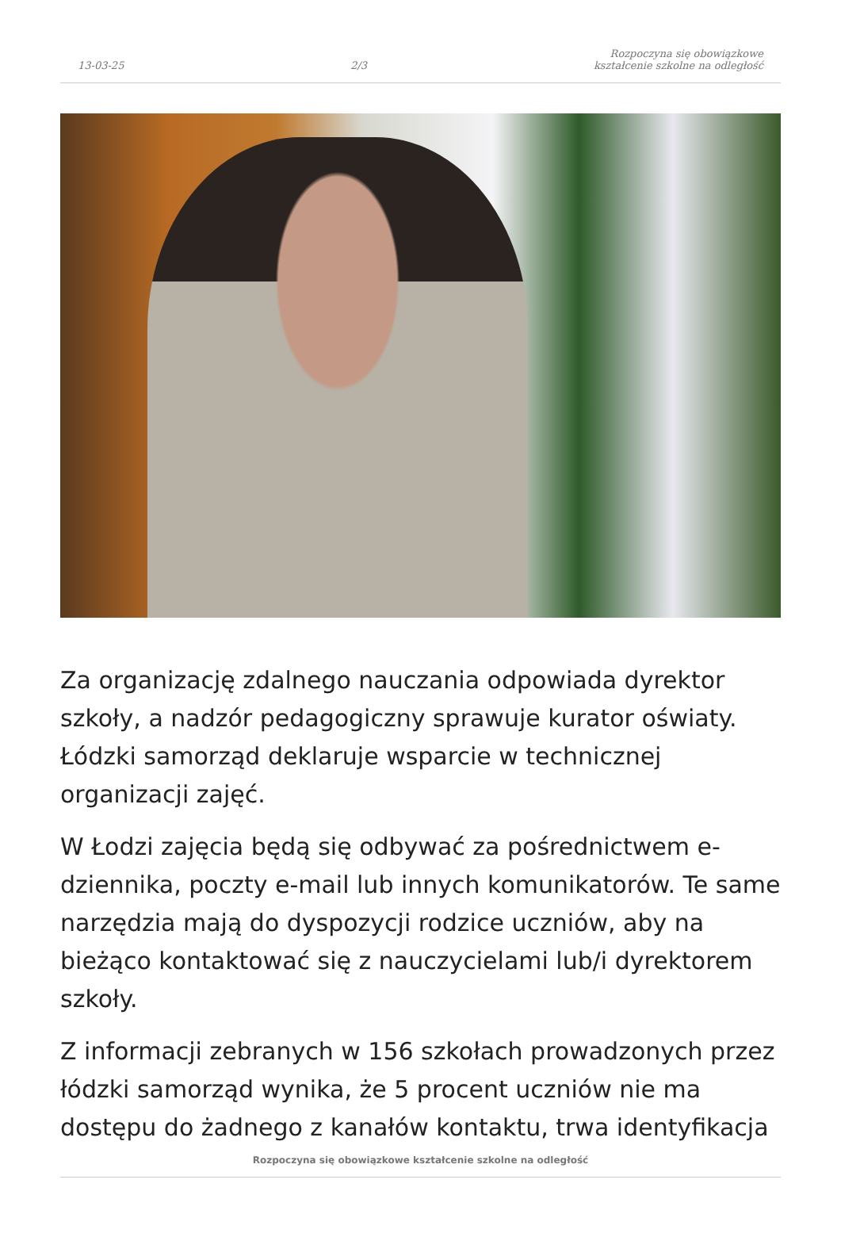13-03-25 2/3 Rozpoczyna się obowiązkowe
kształcenie szkolne na odległość
Za organizację zdalnego nauczania odpowiada dyrektor szkoły, a nadzór pedagogiczny sprawuje kurator oświaty. Łódzki samorząd deklaruje wsparcie w technicznej organizacji zajęć.
W Łodzi zajęcia będą się odbywać za pośrednictwem e-dziennika, poczty e-mail lub innych komunikatorów. Te same narzędzia mają do dyspozycji rodzice uczniów, aby na bieżąco kontaktować się z nauczycielami lub/i dyrektorem szkoły.
Z informacji zebranych w 156 szkołach prowadzonych przez łódzki samorząd wynika, że 5 procent uczniów nie ma dostępu do żadnego z kanałów kontaktu, trwa identyfikacja
Rozpoczyna się obowiązkowe kształcenie szkolne na odległość